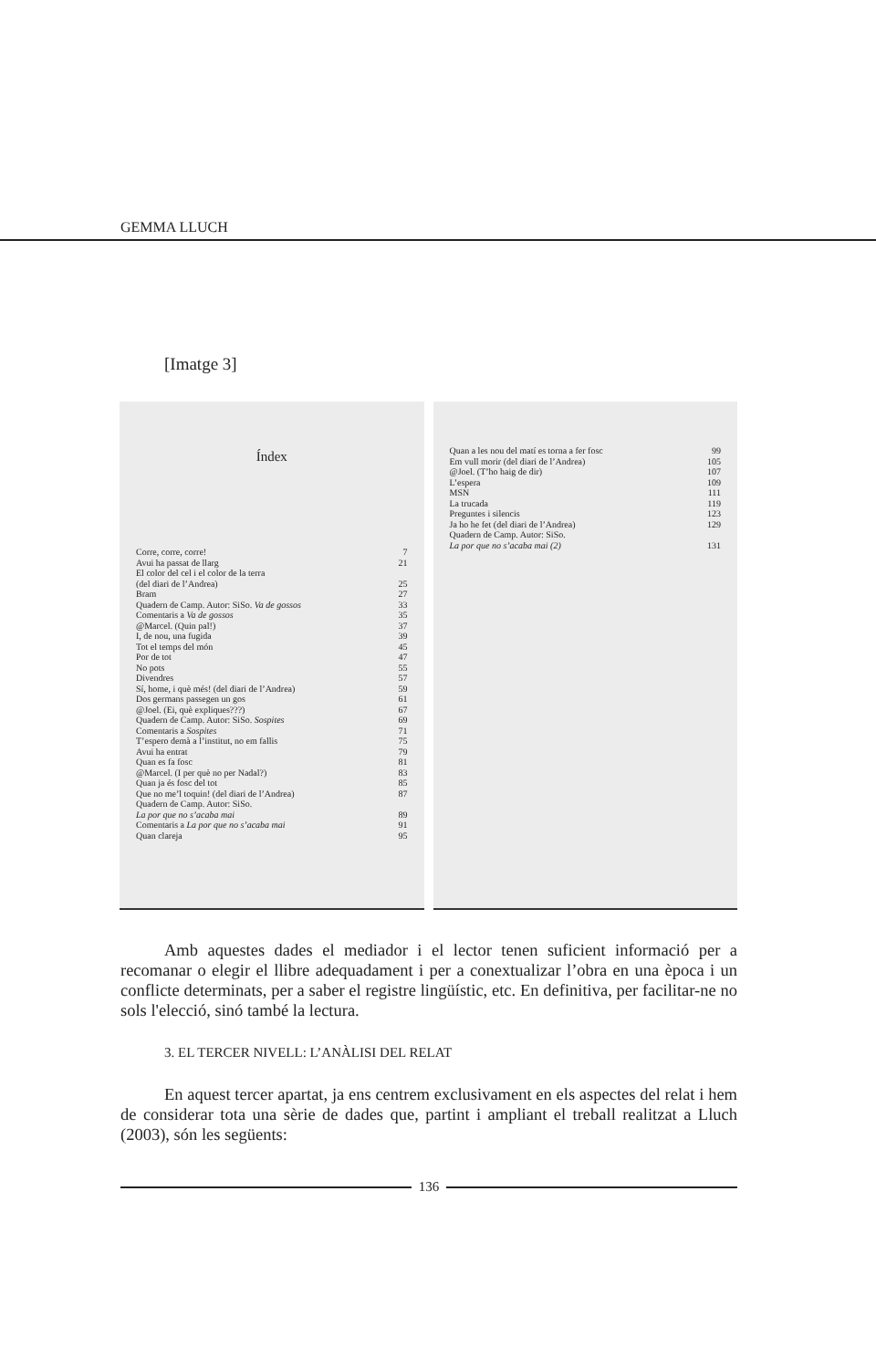GEMMA LLUCH
[Imatge 3]
Índex
Corre, corre, corre! 7
Avui ha passat de llarg 21
El color del cel i el color de la terra
(del diari de l’Andrea) 25
Bram 27
Quadern de Camp. Autor: SiSo. Va de gossos 33
Comentaris a Va de gossos 35
@Marcel. (Quin pal!) 37
I, de nou, una fugida 39
Tot el temps del món 45
Por de tot 47
No pots 55
Divendres 57
Sí, home, i què més! (del diari de l’Andrea) 59
Dos germans passegen un gos 61
@Joel. (Ei, què expliques???) 67
Quadern de Camp. Autor: SiSo. Sospites 69
Comentaris a Sospites 71
T’espero demà a l’institut, no em fallis 75
Avui ha entrat 79
Quan es fa fosc 81
@Marcel. (I per què no per Nadal?) 83
Quan ja és fosc del tot 85
Que no me’l toquin! (del diari de l’Andrea) 87
Quadern de Camp. Autor: SiSo.
La por que no s’acaba mai 89
Comentaris a La por que no s’acaba mai 91
Quan clareja 95
Quan a les nou del matí es torna a fer fosc 99
Em vull morir (del diari de l’Andrea) 105
@Joel. (T’ho haig de dir) 107
L’espera 109
MSN 111
La trucada 119
Preguntes i silencis 123
Ja ho he fet (del diari de l’Andrea) 129
Quadern de Camp. Autor: SiSo.
La por que no s’acaba mai (2) 131
Amb aquestes dades el mediador i el lector tenen suficient informació per a recomanar o elegir el llibre adequadament i per a conextualizar l’obra en una època i un conflicte determinats, per a saber el registre lingüístic, etc. En definitiva, per facilitar-ne no sols l'elecció, sinó també la lectura.
3. EL TERCER NIVELL: L’ANÀLISI DEL RELAT
En aquest tercer apartat, ja ens centrem exclusivament en els aspectes del relat i hem de considerar tota una sèrie de dades que, partint i ampliant el treball realitzat a Lluch (2003), són les següents:
136